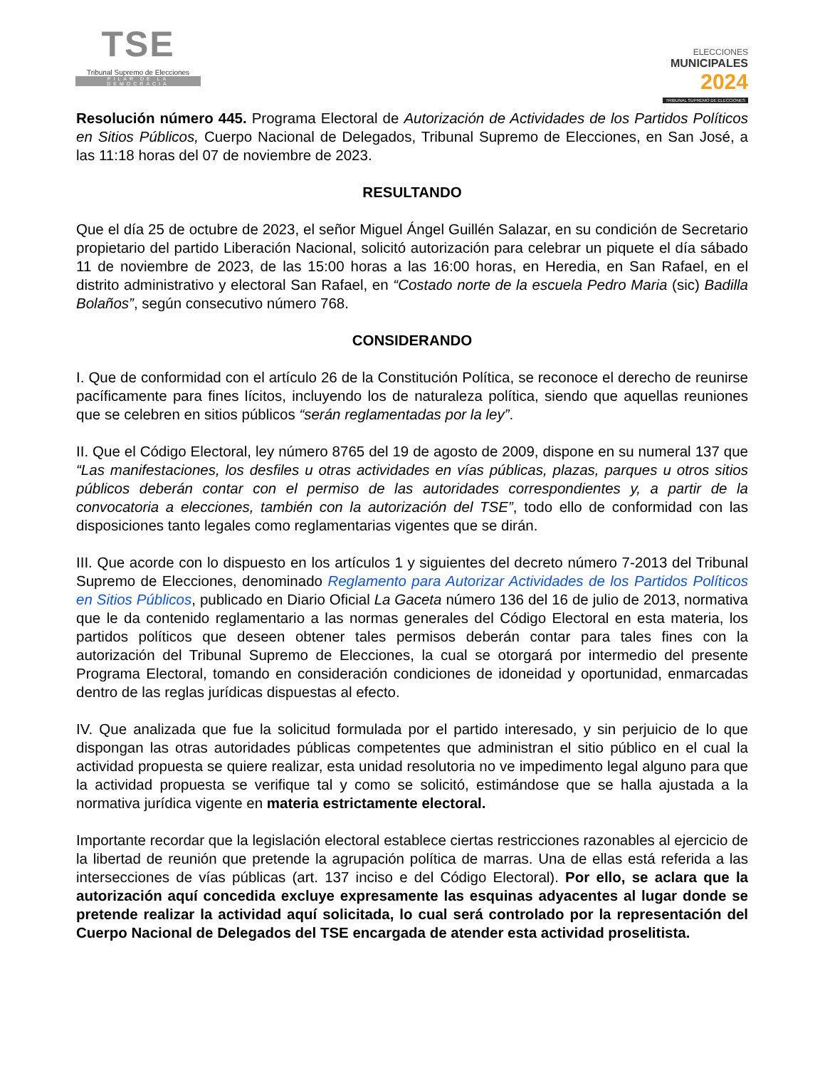TSE
Tribunal Supremo de Elecciones
PILAR DE LA DEMOCRACIA
ELECCIONES
MUNICIPALES
2024
TRIBUNAL SUPREMO DE ELECCIONES
Resolución número 445. Programa Electoral de Autorización de Actividades de los Partidos Políticos en Sitios Públicos, Cuerpo Nacional de Delegados, Tribunal Supremo de Elecciones, en San José, a las 11:18 horas del 07 de noviembre de 2023.
RESULTANDO
Que el día 25 de octubre de 2023, el señor Miguel Ángel Guillén Salazar, en su condición de Secretario propietario del partido Liberación Nacional, solicitó autorización para celebrar un piquete el día sábado 11 de noviembre de 2023, de las 15:00 horas a las 16:00 horas, en Heredia, en San Rafael, en el distrito administrativo y electoral San Rafael, en “Costado norte de la escuela Pedro Maria (sic) Badilla Bolaños”, según consecutivo número 768.
CONSIDERANDO
I. Que de conformidad con el artículo 26 de la Constitución Política, se reconoce el derecho de reunirse pacíficamente para fines lícitos, incluyendo los de naturaleza política, siendo que aquellas reuniones que se celebren en sitios públicos “serán reglamentadas por la ley”.
II. Que el Código Electoral, ley número 8765 del 19 de agosto de 2009, dispone en su numeral 137 que “Las manifestaciones, los desfiles u otras actividades en vías públicas, plazas, parques u otros sitios públicos deberán contar con el permiso de las autoridades correspondientes y, a partir de la convocatoria a elecciones, también con la autorización del TSE”, todo ello de conformidad con las disposiciones tanto legales como reglamentarias vigentes que se dirán.
III. Que acorde con lo dispuesto en los artículos 1 y siguientes del decreto número 7-2013 del Tribunal Supremo de Elecciones, denominado Reglamento para Autorizar Actividades de los Partidos Políticos en Sitios Públicos, publicado en Diario Oficial La Gaceta número 136 del 16 de julio de 2013, normativa que le da contenido reglamentario a las normas generales del Código Electoral en esta materia, los partidos políticos que deseen obtener tales permisos deberán contar para tales fines con la autorización del Tribunal Supremo de Elecciones, la cual se otorgará por intermedio del presente Programa Electoral, tomando en consideración condiciones de idoneidad y oportunidad, enmarcadas dentro de las reglas jurídicas dispuestas al efecto.
IV. Que analizada que fue la solicitud formulada por el partido interesado, y sin perjuicio de lo que dispongan las otras autoridades públicas competentes que administran el sitio público en el cual la actividad propuesta se quiere realizar, esta unidad resolutoria no ve impedimento legal alguno para que la actividad propuesta se verifique tal y como se solicitó, estimándose que se halla ajustada a la normativa jurídica vigente en materia estrictamente electoral.
Importante recordar que la legislación electoral establece ciertas restricciones razonables al ejercicio de la libertad de reunión que pretende la agrupación política de marras. Una de ellas está referida a las intersecciones de vías públicas (art. 137 inciso e del Código Electoral). Por ello, se aclara que la autorización aquí concedida excluye expresamente las esquinas adyacentes al lugar donde se pretende realizar la actividad aquí solicitada, lo cual será controlado por la representación del Cuerpo Nacional de Delegados del TSE encargada de atender esta actividad proselitista.